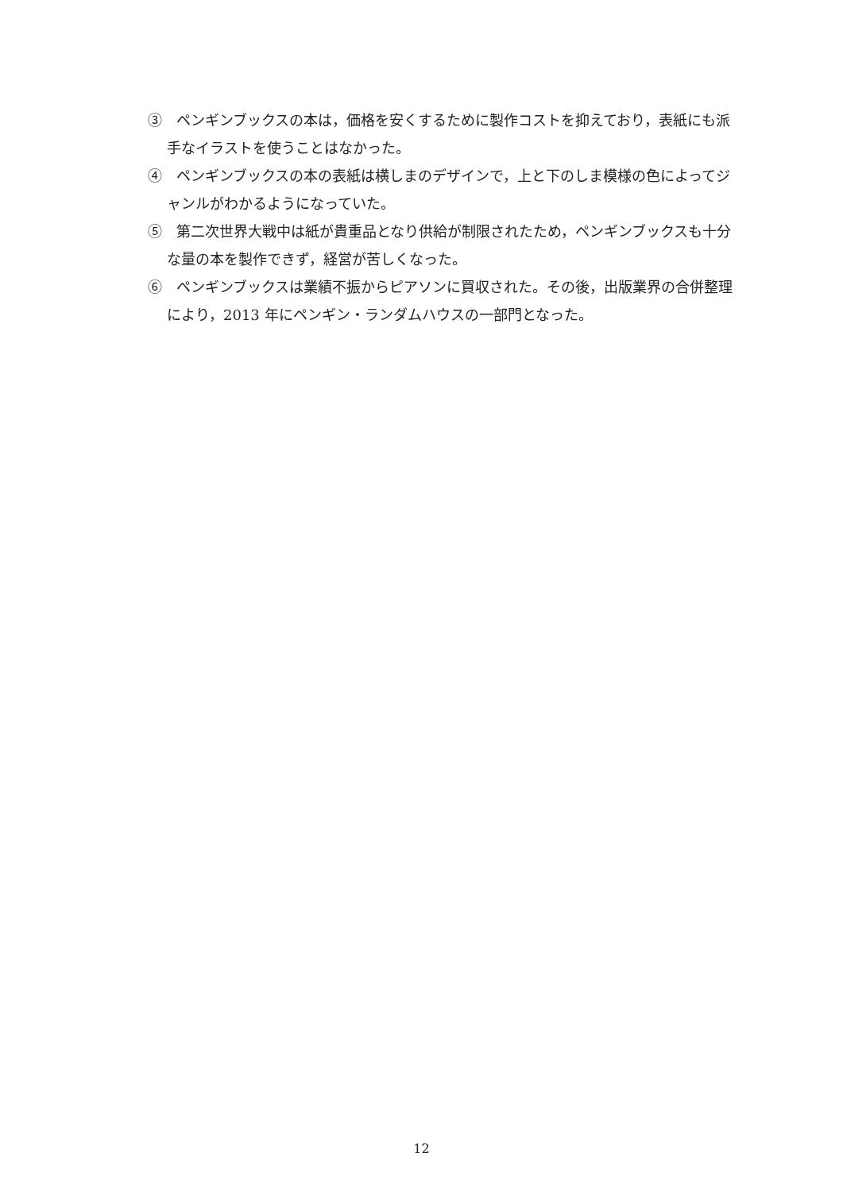③　ペンギンブックスの本は，価格を安くするために製作コストを抑えており，表紙にも派手なイラストを使うことはなかった。
④　ペンギンブックスの本の表紙は横しまのデザインで，上と下のしま模様の色によってジャンルがわかるようになっていた。
⑤　第二次世界大戦中は紙が貴重品となり供給が制限されたため，ペンギンブックスも十分な量の本を製作できず，経営が苦しくなった。
⑥　ペンギンブックスは業績不振からピアソンに買収された。その後，出版業界の合併整理により，2013 年にペンギン・ランダムハウスの一部門となった。
12